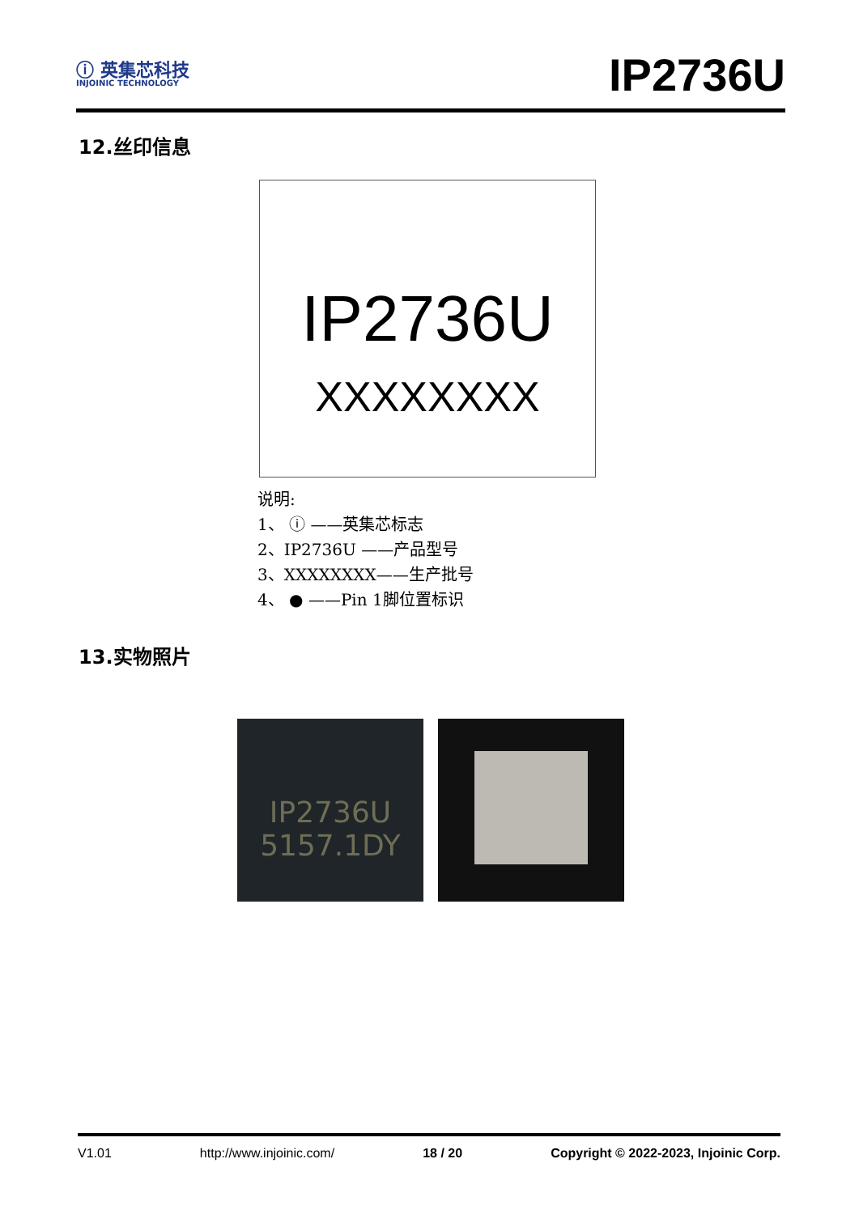ⓘ 英集芯科技
INJOINIC TECHNOLOGY
IP2736U
12.丝印信息
IP2736U
XXXXXXXX
说明:
1、 ⓘ ——英集芯标志
2、IP2736U ——产品型号
3、XXXXXXXX——生产批号
4、 ● ——Pin 1脚位置标识
13.实物照片
IP2736U
5157.1DY
V1.01 http://www.injoinic.com/ 18 / 20 Copyright © 2022-2023, Injoinic Corp.